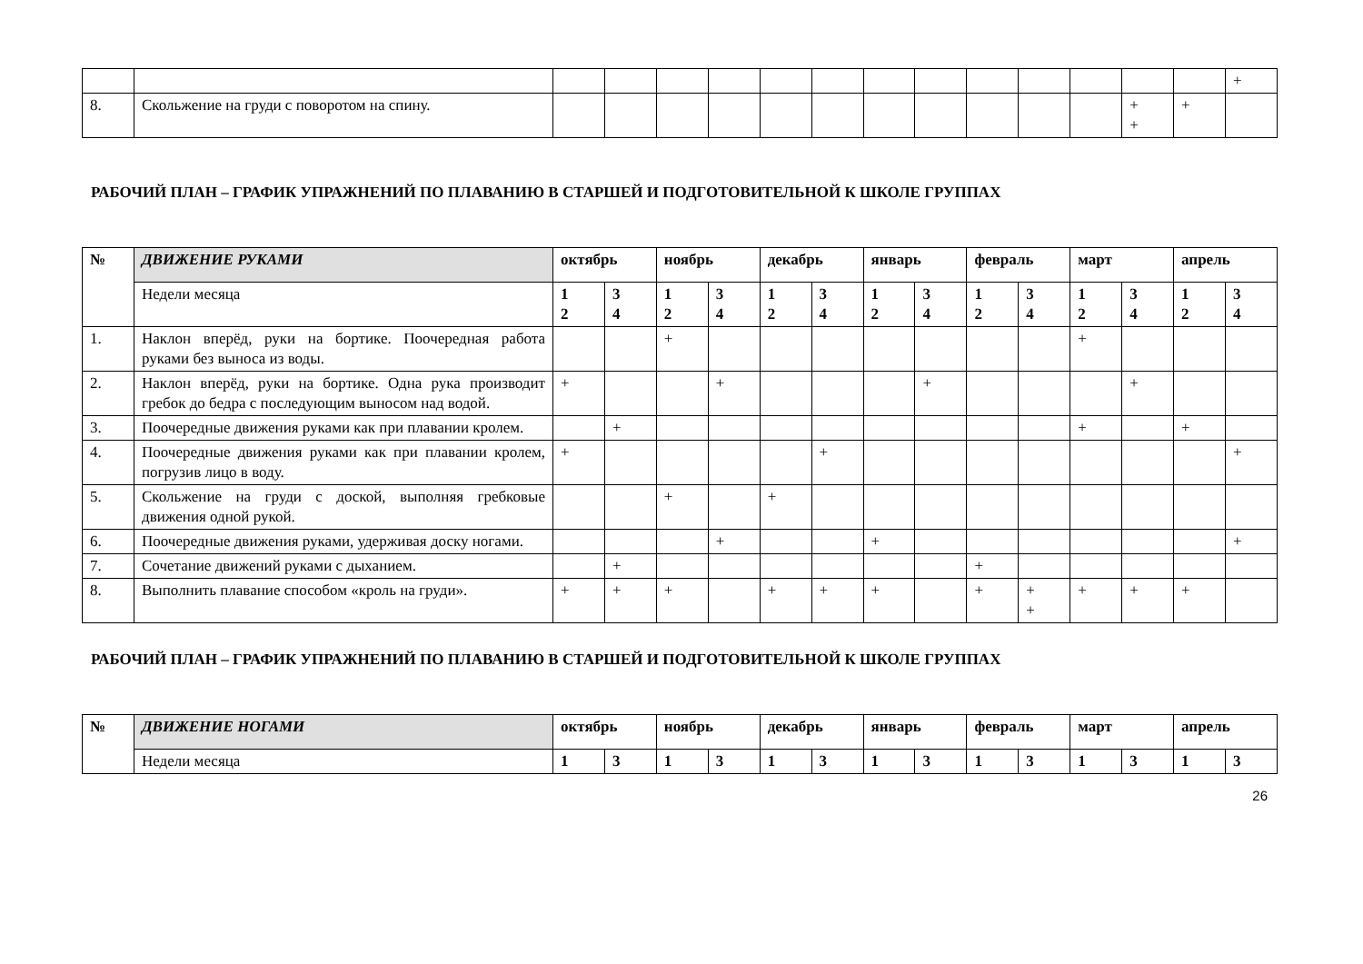| | | | | | | | | | | | | | | | + |
| 8. | Скольжение на груди с поворотом на спину. | | | | | | | | | | | | + + | + | |
РАБОЧИЙ ПЛАН – ГРАФИК УПРАЖНЕНИЙ ПО ПЛАВАНИЮ В СТАРШЕЙ И ПОДГОТОВИТЕЛЬНОЙ К ШКОЛЕ ГРУППАХ
| № | ДВИЖЕНИЕ РУКАМИ | октябрь | | ноябрь | | декабрь | | январь | | февраль | | март | | апрель | |
| --- | --- | --- | --- | --- | --- | --- | --- | --- | --- | --- | --- | --- | --- | --- | --- |
| | Недели месяца | 1 2 | 3 4 | 1 2 | 3 4 | 1 2 | 3 4 | 1 2 | 3 4 | 1 2 | 3 4 | 1 2 | 3 4 | 1 2 | 3 4 |
| 1. | Наклон вперёд, руки на бортике. Поочередная работа руками без выноса из воды. | | | + | | | | | | | | + | | | |
| 2. | Наклон вперёд, руки на бортике. Одна рука производит гребок до бедра с последующим выносом над водой. | + | | | + | | | | + | | | | + | | |
| 3. | Поочередные движения руками как при плавании кролем. | | + | | | | | | | | | + | | + | |
| 4. | Поочередные движения руками как при плавании кролем, погрузив лицо в воду. | + | | | | | + | | | | | | | | + |
| 5. | Скольжение на груди с доской, выполняя гребковые движения одной рукой. | | | + | | + | | | | | | | | | |
| 6. | Поочередные движения руками, удерживая доску ногами. | | | | + | | | + | | | | | | | + |
| 7. | Сочетание движений руками с дыханием. | | + | | | | | | | + | | | | | |
| 8. | Выполнить плавание способом «кроль на груди». | + | + | + | | + | + | + | | + | + + | + | + | + | |
РАБОЧИЙ ПЛАН – ГРАФИК УПРАЖНЕНИЙ ПО ПЛАВАНИЮ В СТАРШЕЙ И ПОДГОТОВИТЕЛЬНОЙ К ШКОЛЕ ГРУППАХ
| № | ДВИЖЕНИЕ НОГАМИ | октябрь | | ноябрь | | декабрь | | январь | | февраль | | март | | апрель | |
| --- | --- | --- | --- | --- | --- | --- | --- | --- | --- | --- | --- | --- | --- | --- | --- |
| | Недели месяца | 1 | 3 | 1 | 3 | 1 | 3 | 1 | 3 | 1 | 3 | 1 | 3 | 1 | 3 |
26